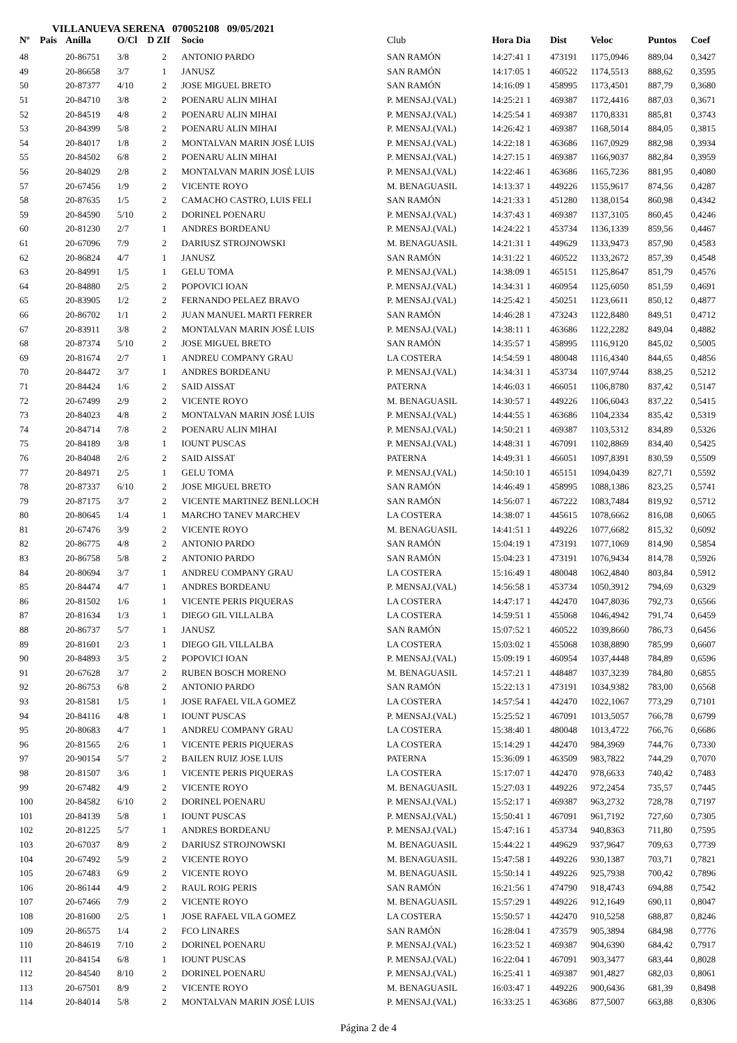VILLANUEVA SERENA 070052108 09/05/2021
| Nº | Pais | Anilla | O/Cl | D ZIf | Socio | Club | Hora Dia | Dist | Veloc | Puntos | Coef |
| --- | --- | --- | --- | --- | --- | --- | --- | --- | --- | --- | --- |
| 48 | | 20-86751 | 3/8 | 2 | ANTONIO PARDO | SAN RAMÓN | 14:27:41 1 | 473191 | 1175,0946 | 889,04 | 0,3427 |
| 49 | | 20-86658 | 3/7 | 1 | JANUSZ | SAN RAMÓN | 14:17:05 1 | 460522 | 1174,5513 | 888,62 | 0,3595 |
| 50 | | 20-87377 | 4/10 | 2 | JOSE MIGUEL BRETO | SAN RAMÓN | 14:16:09 1 | 458995 | 1173,4501 | 887,79 | 0,3680 |
| 51 | | 20-84710 | 3/8 | 2 | POENARU ALIN MIHAI | P. MENSAJ.(VAL) | 14:25:21 1 | 469387 | 1172,4416 | 887,03 | 0,3671 |
| 52 | | 20-84519 | 4/8 | 2 | POENARU ALIN MIHAI | P. MENSAJ.(VAL) | 14:25:54 1 | 469387 | 1170,8331 | 885,81 | 0,3743 |
| 53 | | 20-84399 | 5/8 | 2 | POENARU ALIN MIHAI | P. MENSAJ.(VAL) | 14:26:42 1 | 469387 | 1168,5014 | 884,05 | 0,3815 |
| 54 | | 20-84017 | 1/8 | 2 | MONTALVAN MARIN JOSÉ LUIS | P. MENSAJ.(VAL) | 14:22:18 1 | 463686 | 1167,0929 | 882,98 | 0,3934 |
| 55 | | 20-84502 | 6/8 | 2 | POENARU ALIN MIHAI | P. MENSAJ.(VAL) | 14:27:15 1 | 469387 | 1166,9037 | 882,84 | 0,3959 |
| 56 | | 20-84029 | 2/8 | 2 | MONTALVAN MARIN JOSÉ LUIS | P. MENSAJ.(VAL) | 14:22:46 1 | 463686 | 1165,7236 | 881,95 | 0,4080 |
| 57 | | 20-67456 | 1/9 | 2 | VICENTE ROYO | M. BENAGUASIL | 14:13:37 1 | 449226 | 1155,9617 | 874,56 | 0,4287 |
| 58 | | 20-87635 | 1/5 | 2 | CAMACHO CASTRO, LUIS FELI | SAN RAMÓN | 14:21:33 1 | 451280 | 1138,0154 | 860,98 | 0,4342 |
| 59 | | 20-84590 | 5/10 | 2 | DORINEL POENARU | P. MENSAJ.(VAL) | 14:37:43 1 | 469387 | 1137,3105 | 860,45 | 0,4246 |
| 60 | | 20-81230 | 2/7 | 1 | ANDRES BORDEANU | P. MENSAJ.(VAL) | 14:24:22 1 | 453734 | 1136,1339 | 859,56 | 0,4467 |
| 61 | | 20-67096 | 7/9 | 2 | DARIUSZ STROJNOWSKI | M. BENAGUASIL | 14:21:31 1 | 449629 | 1133,9473 | 857,90 | 0,4583 |
| 62 | | 20-86824 | 4/7 | 1 | JANUSZ | SAN RAMÓN | 14:31:22 1 | 460522 | 1133,2672 | 857,39 | 0,4548 |
| 63 | | 20-84991 | 1/5 | 1 | GELU TOMA | P. MENSAJ.(VAL) | 14:38:09 1 | 465151 | 1125,8647 | 851,79 | 0,4576 |
| 64 | | 20-84880 | 2/5 | 2 | POPOVICI IOAN | P. MENSAJ.(VAL) | 14:34:31 1 | 460954 | 1125,6050 | 851,59 | 0,4691 |
| 65 | | 20-83905 | 1/2 | 2 | FERNANDO PELAEZ BRAVO | P. MENSAJ.(VAL) | 14:25:42 1 | 450251 | 1123,6611 | 850,12 | 0,4877 |
| 66 | | 20-86702 | 1/1 | 2 | JUAN MANUEL MARTI FERRER | SAN RAMÓN | 14:46:28 1 | 473243 | 1122,8480 | 849,51 | 0,4712 |
| 67 | | 20-83911 | 3/8 | 2 | MONTALVAN MARIN JOSÉ LUIS | P. MENSAJ.(VAL) | 14:38:11 1 | 463686 | 1122,2282 | 849,04 | 0,4882 |
| 68 | | 20-87374 | 5/10 | 2 | JOSE MIGUEL BRETO | SAN RAMÓN | 14:35:57 1 | 458995 | 1116,9120 | 845,02 | 0,5005 |
| 69 | | 20-81674 | 2/7 | 1 | ANDREU COMPANY GRAU | LA COSTERA | 14:54:59 1 | 480048 | 1116,4340 | 844,65 | 0,4856 |
| 70 | | 20-84472 | 3/7 | 1 | ANDRES BORDEANU | P. MENSAJ.(VAL) | 14:34:31 1 | 453734 | 1107,9744 | 838,25 | 0,5212 |
| 71 | | 20-84424 | 1/6 | 2 | SAID AISSAT | PATERNA | 14:46:03 1 | 466051 | 1106,8780 | 837,42 | 0,5147 |
| 72 | | 20-67499 | 2/9 | 2 | VICENTE ROYO | M. BENAGUASIL | 14:30:57 1 | 449226 | 1106,6043 | 837,22 | 0,5415 |
| 73 | | 20-84023 | 4/8 | 2 | MONTALVAN MARIN JOSÉ LUIS | P. MENSAJ.(VAL) | 14:44:55 1 | 463686 | 1104,2334 | 835,42 | 0,5319 |
| 74 | | 20-84714 | 7/8 | 2 | POENARU ALIN MIHAI | P. MENSAJ.(VAL) | 14:50:21 1 | 469387 | 1103,5312 | 834,89 | 0,5326 |
| 75 | | 20-84189 | 3/8 | 1 | IOUNT PUSCAS | P. MENSAJ.(VAL) | 14:48:31 1 | 467091 | 1102,8869 | 834,40 | 0,5425 |
| 76 | | 20-84048 | 2/6 | 2 | SAID AISSAT | PATERNA | 14:49:31 1 | 466051 | 1097,8391 | 830,59 | 0,5509 |
| 77 | | 20-84971 | 2/5 | 1 | GELU TOMA | P. MENSAJ.(VAL) | 14:50:10 1 | 465151 | 1094,0439 | 827,71 | 0,5592 |
| 78 | | 20-87337 | 6/10 | 2 | JOSE MIGUEL BRETO | SAN RAMÓN | 14:46:49 1 | 458995 | 1088,1386 | 823,25 | 0,5741 |
| 79 | | 20-87175 | 3/7 | 2 | VICENTE MARTINEZ BENLLOCH | SAN RAMÓN | 14:56:07 1 | 467222 | 1083,7484 | 819,92 | 0,5712 |
| 80 | | 20-80645 | 1/4 | 1 | MARCHO TANEV MARCHEV | LA COSTERA | 14:38:07 1 | 445615 | 1078,6662 | 816,08 | 0,6065 |
| 81 | | 20-67476 | 3/9 | 2 | VICENTE ROYO | M. BENAGUASIL | 14:41:51 1 | 449226 | 1077,6682 | 815,32 | 0,6092 |
| 82 | | 20-86775 | 4/8 | 2 | ANTONIO PARDO | SAN RAMÓN | 15:04:19 1 | 473191 | 1077,1069 | 814,90 | 0,5854 |
| 83 | | 20-86758 | 5/8 | 2 | ANTONIO PARDO | SAN RAMÓN | 15:04:23 1 | 473191 | 1076,9434 | 814,78 | 0,5926 |
| 84 | | 20-80694 | 3/7 | 1 | ANDREU COMPANY GRAU | LA COSTERA | 15:16:49 1 | 480048 | 1062,4840 | 803,84 | 0,5912 |
| 85 | | 20-84474 | 4/7 | 1 | ANDRES BORDEANU | P. MENSAJ.(VAL) | 14:56:58 1 | 453734 | 1050,3912 | 794,69 | 0,6329 |
| 86 | | 20-81502 | 1/6 | 1 | VICENTE PERIS PIQUERAS | LA COSTERA | 14:47:17 1 | 442470 | 1047,8036 | 792,73 | 0,6566 |
| 87 | | 20-81634 | 1/3 | 1 | DIEGO GIL VILLALBA | LA COSTERA | 14:59:51 1 | 455068 | 1046,4942 | 791,74 | 0,6459 |
| 88 | | 20-86737 | 5/7 | 1 | JANUSZ | SAN RAMÓN | 15:07:52 1 | 460522 | 1039,8660 | 786,73 | 0,6456 |
| 89 | | 20-81601 | 2/3 | 1 | DIEGO GIL VILLALBA | LA COSTERA | 15:03:02 1 | 455068 | 1038,8890 | 785,99 | 0,6607 |
| 90 | | 20-84893 | 3/5 | 2 | POPOVICI IOAN | P. MENSAJ.(VAL) | 15:09:19 1 | 460954 | 1037,4448 | 784,89 | 0,6596 |
| 91 | | 20-67628 | 3/7 | 2 | RUBEN BOSCH MORENO | M. BENAGUASIL | 14:57:21 1 | 448487 | 1037,3239 | 784,80 | 0,6855 |
| 92 | | 20-86753 | 6/8 | 2 | ANTONIO PARDO | SAN RAMÓN | 15:22:13 1 | 473191 | 1034,9382 | 783,00 | 0,6568 |
| 93 | | 20-81581 | 1/5 | 1 | JOSE RAFAEL VILA GOMEZ | LA COSTERA | 14:57:54 1 | 442470 | 1022,1067 | 773,29 | 0,7101 |
| 94 | | 20-84116 | 4/8 | 1 | IOUNT PUSCAS | P. MENSAJ.(VAL) | 15:25:52 1 | 467091 | 1013,5057 | 766,78 | 0,6799 |
| 95 | | 20-80683 | 4/7 | 1 | ANDREU COMPANY GRAU | LA COSTERA | 15:38:40 1 | 480048 | 1013,4722 | 766,76 | 0,6686 |
| 96 | | 20-81565 | 2/6 | 1 | VICENTE PERIS PIQUERAS | LA COSTERA | 15:14:29 1 | 442470 | 984,3969 | 744,76 | 0,7330 |
| 97 | | 20-90154 | 5/7 | 2 | BAILEN RUIZ JOSE LUIS | PATERNA | 15:36:09 1 | 463509 | 983,7822 | 744,29 | 0,7070 |
| 98 | | 20-81507 | 3/6 | 1 | VICENTE PERIS PIQUERAS | LA COSTERA | 15:17:07 1 | 442470 | 978,6633 | 740,42 | 0,7483 |
| 99 | | 20-67482 | 4/9 | 2 | VICENTE ROYO | M. BENAGUASIL | 15:27:03 1 | 449226 | 972,2454 | 735,57 | 0,7445 |
| 100 | | 20-84582 | 6/10 | 2 | DORINEL POENARU | P. MENSAJ.(VAL) | 15:52:17 1 | 469387 | 963,2732 | 728,78 | 0,7197 |
| 101 | | 20-84139 | 5/8 | 1 | IOUNT PUSCAS | P. MENSAJ.(VAL) | 15:50:41 1 | 467091 | 961,7192 | 727,60 | 0,7305 |
| 102 | | 20-81225 | 5/7 | 1 | ANDRES BORDEANU | P. MENSAJ.(VAL) | 15:47:16 1 | 453734 | 940,8363 | 711,80 | 0,7595 |
| 103 | | 20-67037 | 8/9 | 2 | DARIUSZ STROJNOWSKI | M. BENAGUASIL | 15:44:22 1 | 449629 | 937,9647 | 709,63 | 0,7739 |
| 104 | | 20-67492 | 5/9 | 2 | VICENTE ROYO | M. BENAGUASIL | 15:47:58 1 | 449226 | 930,1387 | 703,71 | 0,7821 |
| 105 | | 20-67483 | 6/9 | 2 | VICENTE ROYO | M. BENAGUASIL | 15:50:14 1 | 449226 | 925,7938 | 700,42 | 0,7896 |
| 106 | | 20-86144 | 4/9 | 2 | RAUL ROIG PERIS | SAN RAMÓN | 16:21:56 1 | 474790 | 918,4743 | 694,88 | 0,7542 |
| 107 | | 20-67466 | 7/9 | 2 | VICENTE ROYO | M. BENAGUASIL | 15:57:29 1 | 449226 | 912,1649 | 690,11 | 0,8047 |
| 108 | | 20-81600 | 2/5 | 1 | JOSE RAFAEL VILA GOMEZ | LA COSTERA | 15:50:57 1 | 442470 | 910,5258 | 688,87 | 0,8246 |
| 109 | | 20-86575 | 1/4 | 2 | FCO LINARES | SAN RAMÓN | 16:28:04 1 | 473579 | 905,3894 | 684,98 | 0,7776 |
| 110 | | 20-84619 | 7/10 | 2 | DORINEL POENARU | P. MENSAJ.(VAL) | 16:23:52 1 | 469387 | 904,6390 | 684,42 | 0,7917 |
| 111 | | 20-84154 | 6/8 | 1 | IOUNT PUSCAS | P. MENSAJ.(VAL) | 16:22:04 1 | 467091 | 903,3477 | 683,44 | 0,8028 |
| 112 | | 20-84540 | 8/10 | 2 | DORINEL POENARU | P. MENSAJ.(VAL) | 16:25:41 1 | 469387 | 901,4827 | 682,03 | 0,8061 |
| 113 | | 20-67501 | 8/9 | 2 | VICENTE ROYO | M. BENAGUASIL | 16:03:47 1 | 449226 | 900,6436 | 681,39 | 0,8498 |
| 114 | | 20-84014 | 5/8 | 2 | MONTALVAN MARIN JOSÉ LUIS | P. MENSAJ.(VAL) | 16:33:25 1 | 463686 | 877,5007 | 663,88 | 0,8306 |
Página 2 de 4